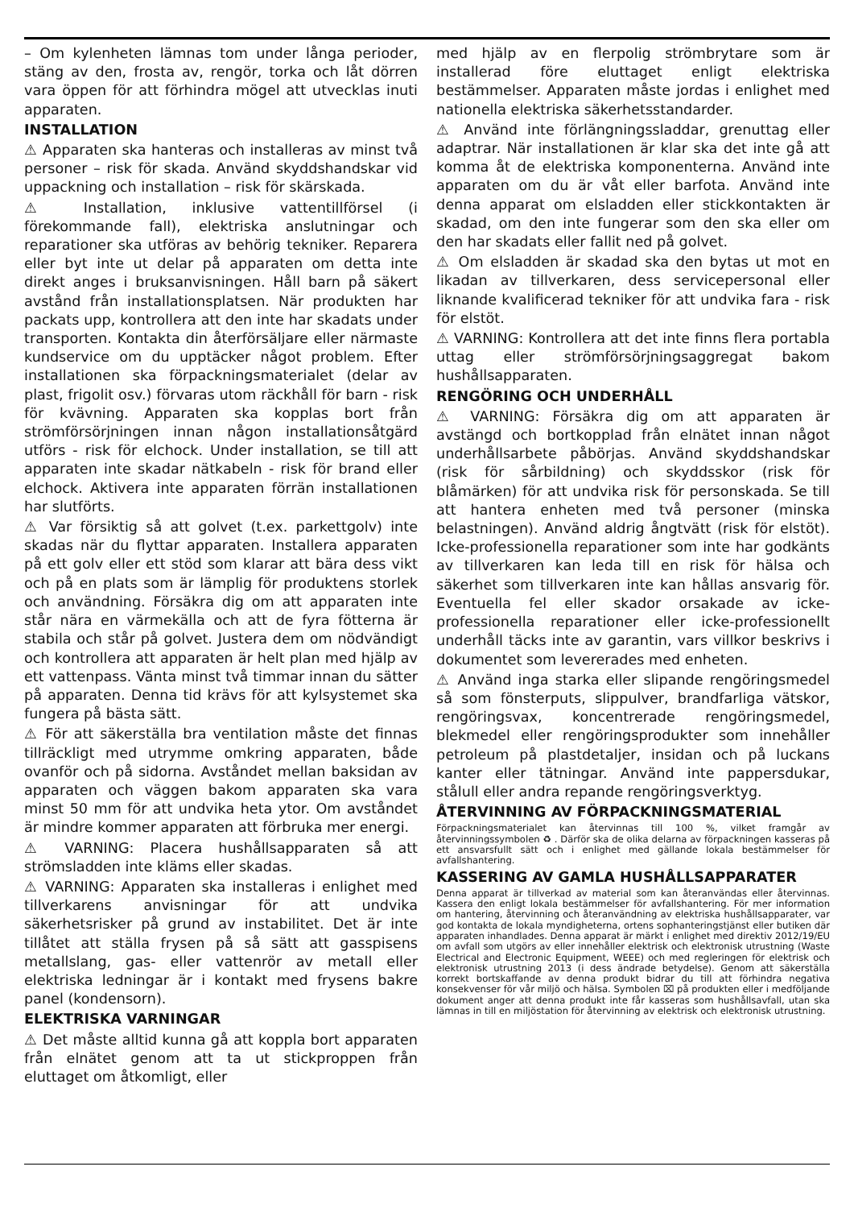– Om kylenheten lämnas tom under långa perioder, stäng av den, frosta av, rengör, torka och låt dörren vara öppen för att förhindra mögel att utvecklas inuti apparaten.
INSTALLATION
⚠ Apparaten ska hanteras och installeras av minst två personer – risk för skada. Använd skyddshandskar vid uppackning och installation – risk för skärskada.
⚠ Installation, inklusive vattentillförsel (i förekommande fall), elektriska anslutningar och reparationer ska utföras av behörig tekniker. Reparera eller byt inte ut delar på apparaten om detta inte direkt anges i bruksanvisningen. Håll barn på säkert avstånd från installationsplatsen. När produkten har packats upp, kontrollera att den inte har skadats under transporten. Kontakta din återförsäljare eller närmaste kundservice om du upptäcker något problem. Efter installationen ska förpackningsmaterialet (delar av plast, frigolit osv.) förvaras utom räckhåll för barn - risk för kvävning. Apparaten ska kopplas bort från strömförsörjningen innan någon installationsåtgärd utförs - risk för elchock. Under installation, se till att apparaten inte skadar nätkabeln - risk för brand eller elchock. Aktivera inte apparaten förrän installationen har slutförts.
⚠ Var försiktig så att golvet (t.ex. parkettgolv) inte skadas när du flyttar apparaten. Installera apparaten på ett golv eller ett stöd som klarar att bära dess vikt och på en plats som är lämplig för produktens storlek och användning. Försäkra dig om att apparaten inte står nära en värmekälla och att de fyra fötterna är stabila och står på golvet. Justera dem om nödvändigt och kontrollera att apparaten är helt plan med hjälp av ett vattenpass. Vänta minst två timmar innan du sätter på apparaten. Denna tid krävs för att kylsystemet ska fungera på bästa sätt.
⚠ För att säkerställa bra ventilation måste det finnas tillräckligt med utrymme omkring apparaten, både ovanför och på sidorna. Avståndet mellan baksidan av apparaten och väggen bakom apparaten ska vara minst 50 mm för att undvika heta ytor. Om avståndet är mindre kommer apparaten att förbruka mer energi.
⚠ VARNING: Placera hushållsapparaten så att strömsladden inte kläms eller skadas.
⚠ VARNING: Apparaten ska installeras i enlighet med tillverkarens anvisningar för att undvika säkerhetsrisker på grund av instabilitet. Det är inte tillåtet att ställa frysen på så sätt att gasspisens metallslang, gas- eller vattenrör av metall eller elektriska ledningar är i kontakt med frysens bakre panel (kondensorn).
ELEKTRISKA VARNINGAR
⚠ Det måste alltid kunna gå att koppla bort apparaten från elnätet genom att ta ut stickproppen från eluttaget om åtkomligt, eller
med hjälp av en flerpolig strömbrytare som är installerad före eluttaget enligt elektriska bestämmelser. Apparaten måste jordas i enlighet med nationella elektriska säkerhetsstandarder.
⚠ Använd inte förlängningssladdar, grenuttag eller adaptrar. När installationen är klar ska det inte gå att komma åt de elektriska komponenterna. Använd inte apparaten om du är våt eller barfota. Använd inte denna apparat om elsladden eller stickkontakten är skadad, om den inte fungerar som den ska eller om den har skadats eller fallit ned på golvet.
⚠ Om elsladden är skadad ska den bytas ut mot en likadan av tillverkaren, dess servicepersonal eller liknande kvalificerad tekniker för att undvika fara - risk för elstöt.
⚠ VARNING: Kontrollera att det inte finns flera portabla uttag eller strömförsörjningsaggregat bakom hushållsapparaten.
RENGÖRING OCH UNDERHÅLL
⚠ VARNING: Försäkra dig om att apparaten är avstängd och bortkopplad från elnätet innan något underhållsarbete påbörjas. Använd skyddshandskar (risk för sårbildning) och skyddsskor (risk för blåmärken) för att undvika risk för personskada. Se till att hantera enheten med två personer (minska belastningen). Använd aldrig ångtvätt (risk för elstöt). Icke-professionella reparationer som inte har godkänts av tillverkaren kan leda till en risk för hälsa och säkerhet som tillverkaren inte kan hållas ansvarig för. Eventuella fel eller skador orsakade av icke-professionella reparationer eller icke-professionellt underhåll täcks inte av garantin, vars villkor beskrivs i dokumentet som levererades med enheten.
⚠ Använd inga starka eller slipande rengöringsmedel så som fönsterputs, slippulver, brandfarliga vätskor, rengöringsvax, koncentrerade rengöringsmedel, blekmedel eller rengöringsprodukter som innehåller petroleum på plastdetaljer, insidan och på luckans kanter eller tätningar. Använd inte pappersdukar, stålull eller andra repande rengöringsverktyg.
ÅTERVINNING AV FÖRPACKNINGSMATERIAL
Förpackningsmaterialet kan återvinnas till 100 %, vilket framgår av återvinningssymbolen ♻ . Därför ska de olika delarna av förpackningen kasseras på ett ansvarsfullt sätt och i enlighet med gällande lokala bestämmelser för avfallshantering.
KASSERING AV GAMLA HUSHÅLLSAPPARATER
Denna apparat är tillverkad av material som kan återanvändas eller återvinnas. Kassera den enligt lokala bestämmelser för avfallshantering. För mer information om hantering, återvinning och återanvändning av elektriska hushållsapparater, var god kontakta de lokala myndigheterna, ortens sophanteringstjänst eller butiken där apparaten inhandlades. Denna apparat är märkt i enlighet med direktiv 2012/19/EU om avfall som utgörs av eller innehåller elektrisk och elektronisk utrustning (Waste Electrical and Electronic Equipment, WEEE) och med regleringen för elektrisk och elektronisk utrustning 2013 (i dess ändrade betydelse). Genom att säkerställa korrekt bortskaffande av denna produkt bidrar du till att förhindra negativa konsekvenser för vår miljö och hälsa. Symbolen ⌧ på produkten eller i medföljande dokument anger att denna produkt inte får kasseras som hushållsavfall, utan ska lämnas in till en miljöstation för återvinning av elektrisk och elektronisk utrustning.